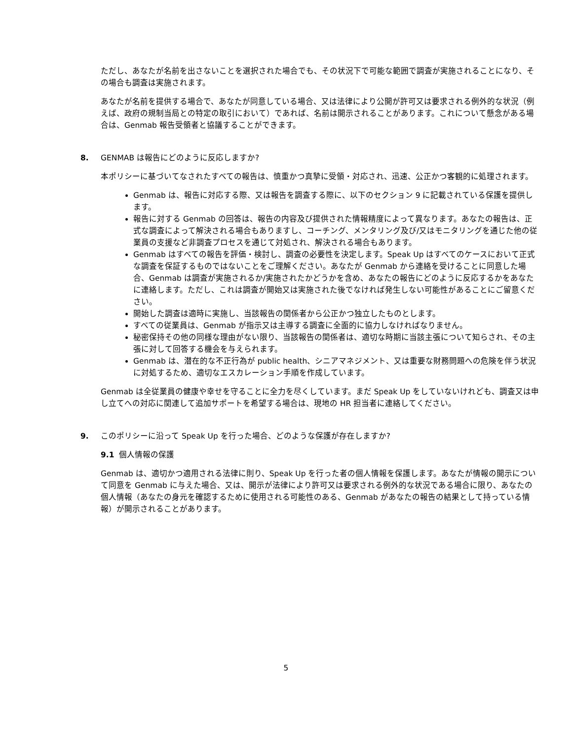ただし、あなたが名前を出さないことを選択された場合でも、その状況下で可能な範囲で調査が実施されることになり、その場合も調査は実施されます。
あなたが名前を提供する場合で、あなたが同意している場合、又は法律により公開が許可又は要求される例外的な状況（例えば、政府の規制当局との特定の取引において）であれば、名前は開示されることがあります。これについて懸念がある場合は、Genmab 報告受領者と協議することができます。
8. GENMAB は報告にどのように反応しますか?
本ポリシーに基づいてなされたすべての報告は、慎重かつ真摯に受領・対応され、迅速、公正かつ客観的に処理されます。
Genmab は、報告に対応する際、又は報告を調査する際に、以下のセクション 9 に記載されている保護を提供します。
報告に対する Genmab の回答は、報告の内容及び提供された情報精度によって異なります。あなたの報告は、正式な調査によって解決される場合もありますし、コーチング、メンタリング及び/又はモニタリングを通じた他の従業員の支援など非調査プロセスを通じて対処され、解決される場合もあります。
Genmab はすべての報告を評価・検討し、調査の必要性を決定します。Speak Up はすべてのケースにおいて正式な調査を保証するものではないことをご理解ください。あなたが Genmab から連絡を受けることに同意した場合、Genmab は調査が実施されるか/実施されたかどうかを含め、あなたの報告にどのように反応するかをあなたに連絡します。ただし、これは調査が開始又は実施された後でなければ発生しない可能性があることにご留意ください。
開始した調査は適時に実施し、当該報告の関係者から公正かつ独立したものとします。
すべての従業員は、Genmab が指示又は主導する調査に全面的に協力しなければなりません。
秘密保持その他の同様な理由がない限り、当該報告の関係者は、適切な時期に当該主張について知らされ、その主張に対して回答する機会を与えられます。
Genmab は、潜在的な不正行為が public health、シニアマネジメント、又は重要な財務問題への危険を伴う状況に対処するため、適切なエスカレーション手順を作成しています。
Genmab は全従業員の健康や幸せを守ることに全力を尽くしています。まだ Speak Up をしていないけれども、調査又は申し立てへの対応に関連して追加サポートを希望する場合は、現地の HR 担当者に連絡してください。
9. このポリシーに沿って Speak Up を行った場合、どのような保護が存在しますか?
9.1 個人情報の保護
Genmab は、適切かつ適用される法律に則り、Speak Up を行った者の個人情報を保護します。あなたが情報の開示について同意を Genmab に与えた場合、又は、開示が法律により許可又は要求される例外的な状況である場合に限り、あなたの個人情報（あなたの身元を確認するために使用される可能性のある、Genmab があなたの報告の結果として持っている情報）が開示されることがあります。
5